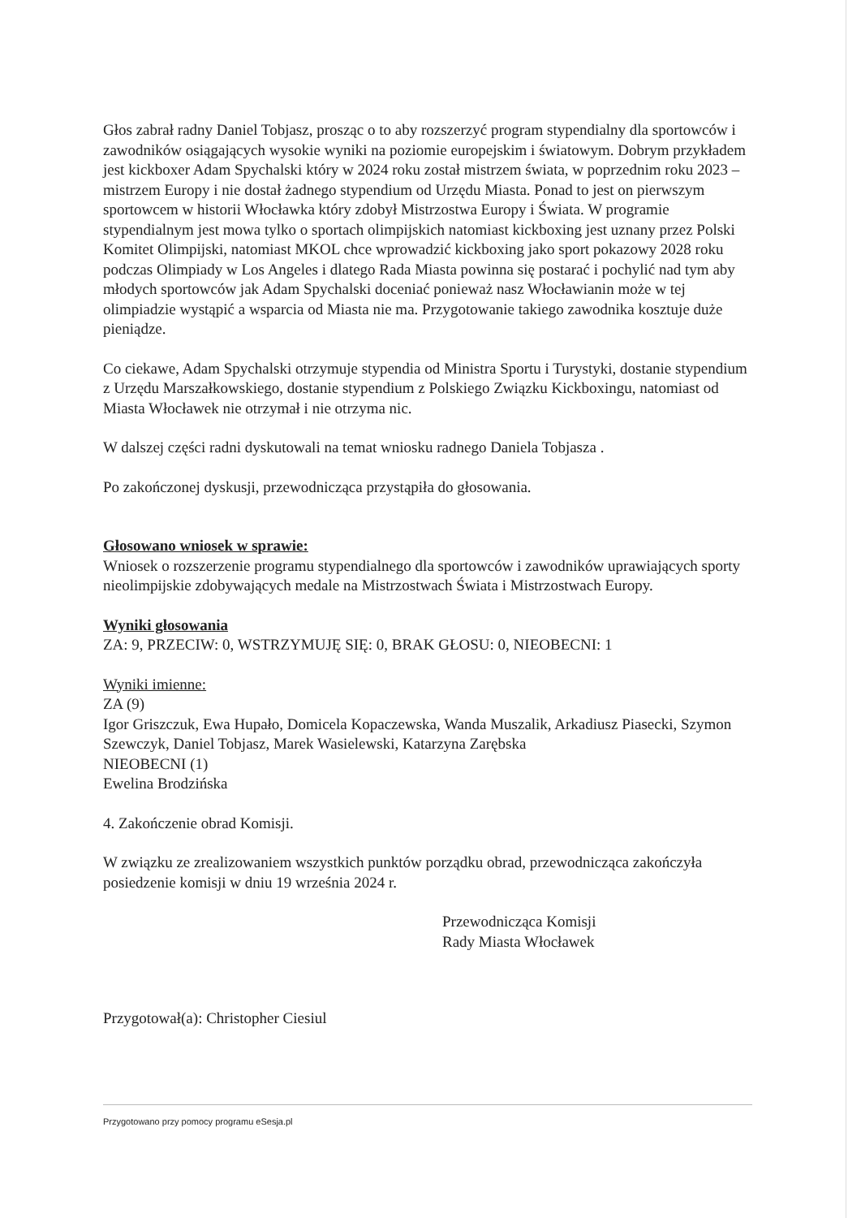Głos zabrał radny Daniel Tobjasz, prosząc o to aby rozszerzyć program stypendialny dla sportowców i zawodników osiągających wysokie wyniki na poziomie europejskim i światowym. Dobrym przykładem jest kickboxer Adam Spychalski który w 2024 roku został mistrzem świata, w poprzednim roku 2023 – mistrzem Europy i nie dostał żadnego stypendium od Urzędu Miasta. Ponad to jest on pierwszym sportowcem w historii Włocławka który zdobył Mistrzostwa Europy i Świata. W programie stypendialnym jest mowa tylko o sportach olimpijskich natomiast kickboxing jest uznany przez Polski Komitet Olimpijski, natomiast MKOL chce wprowadzić kickboxing jako sport pokazowy 2028 roku podczas Olimpiady w Los Angeles i dlatego Rada Miasta powinna się postarać i pochylić nad tym aby młodych sportowców jak Adam Spychalski doceniać ponieważ nasz Włocławianin może w tej olimpiadzie wystąpić a wsparcia od Miasta nie ma. Przygotowanie takiego zawodnika kosztuje duże pieniądze.
Co ciekawe, Adam Spychalski otrzymuje stypendia od Ministra Sportu i Turystyki, dostanie stypendium z Urzędu Marszałkowskiego, dostanie stypendium z Polskiego Związku Kickboxingu, natomiast od Miasta Włocławek nie otrzymał i nie otrzyma nic.
W dalszej części radni dyskutowali na temat wniosku radnego Daniela Tobjasza .
Po zakończonej dyskusji, przewodnicząca przystąpiła do głosowania.
Głosowano wniosek w sprawie:
Wniosek o rozszerzenie programu stypendialnego dla sportowców i zawodników uprawiających sporty nieolimpijskie zdobywających medale na Mistrzostwach Świata i Mistrzostwach Europy.
Wyniki głosowania
ZA: 9, PRZECIW: 0, WSTRZYMUJĘ SIĘ: 0, BRAK GŁOSU: 0, NIEOBECNI: 1
Wyniki imienne:
ZA (9)
Igor Griszczuk, Ewa Hupało, Domicela Kopaczewska, Wanda Muszalik, Arkadiusz Piasecki, Szymon Szewczyk, Daniel Tobjasz, Marek Wasielewski, Katarzyna Zarębska
NIEOBECNI (1)
Ewelina Brodzińska
4. Zakończenie obrad Komisji.
W związku ze zrealizowaniem wszystkich punktów porządku obrad, przewodnicząca zakończyła posiedzenie komisji w dniu 19 września 2024 r.
Przewodnicząca Komisji
Rady Miasta Włocławek
Przygotował(a): Christopher Ciesiul
Przygotowano przy pomocy programu eSesja.pl